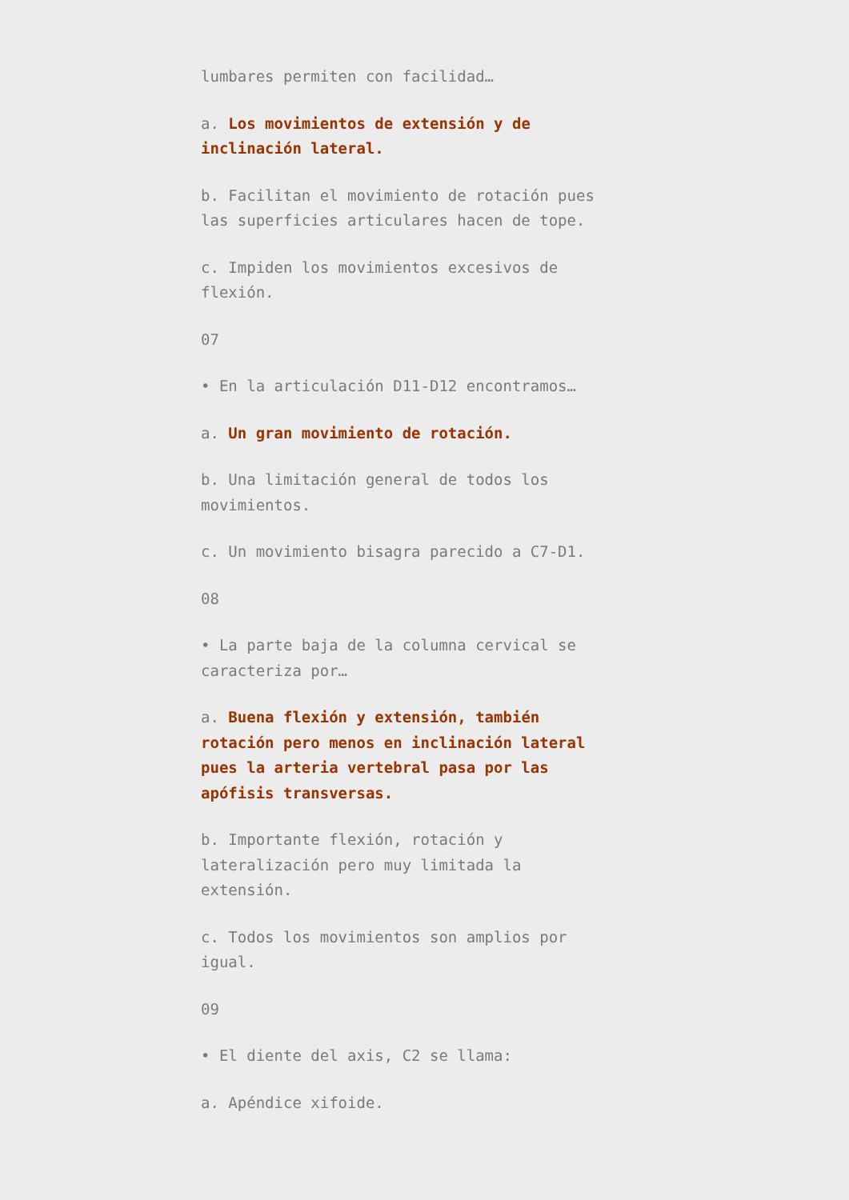lumbares permiten con facilidad…
a. Los movimientos de extensión y de inclinación lateral.
b. Facilitan el movimiento de rotación pues las superficies articulares hacen de tope.
c. Impiden los movimientos excesivos de flexión.
07
• En la articulación D11-D12 encontramos…
a. Un gran movimiento de rotación.
b. Una limitación general de todos los movimientos.
c. Un movimiento bisagra parecido a C7-D1.
08
• La parte baja de la columna cervical se caracteriza por…
a. Buena flexión y extensión, también rotación pero menos en inclinación lateral pues la arteria vertebral pasa por las apófisis transversas.
b. Importante flexión, rotación y lateralización pero muy limitada la extensión.
c. Todos los movimientos son amplios por igual.
09
• El diente del axis, C2 se llama:
a. Apéndice xifoide.